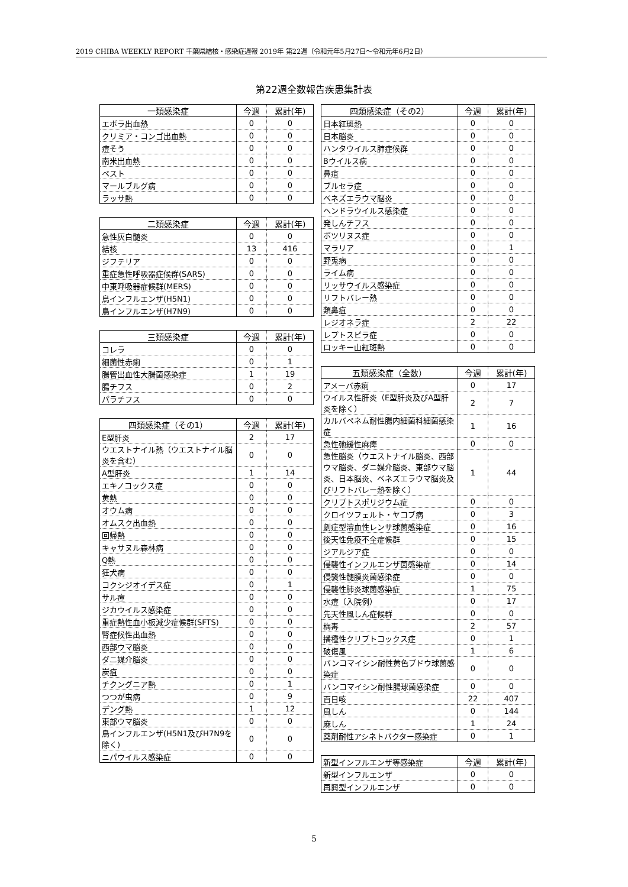2019 CHIBA WEEKLY REPORT 千葉県結核・感染症週報 2019年 第22週（令和元年5月27日～令和元年6月2日）
第22週全数報告疾患集計表
| 一類感染症 | 今週 | 累計(年) |
| --- | --- | --- |
| エボラ出血熱 | 0 | 0 |
| クリミア・コンゴ出血熱 | 0 | 0 |
| 痘そう | 0 | 0 |
| 南米出血熱 | 0 | 0 |
| ペスト | 0 | 0 |
| マールブルグ病 | 0 | 0 |
| ラッサ熱 | 0 | 0 |
| 二類感染症 | 今週 | 累計(年) |
| --- | --- | --- |
| 急性灰白髄炎 | 0 | 0 |
| 結核 | 13 | 416 |
| ジフテリア | 0 | 0 |
| 重症急性呼吸器症候群(SARS) | 0 | 0 |
| 中東呼吸器症候群(MERS) | 0 | 0 |
| 鳥インフルエンザ(H5N1) | 0 | 0 |
| 鳥インフルエンザ(H7N9) | 0 | 0 |
| 三類感染症 | 今週 | 累計(年) |
| --- | --- | --- |
| コレラ | 0 | 0 |
| 細菌性赤痢 | 0 | 1 |
| 腸管出血性大腸菌感染症 | 1 | 19 |
| 腸チフス | 0 | 2 |
| パラチフス | 0 | 0 |
| 四類感染症（その1） | 今週 | 累計(年) |
| --- | --- | --- |
| E型肝炎 | 2 | 17 |
| ウエストナイル熱（ウエストナイル脳炎を含む） | 0 | 0 |
| A型肝炎 | 1 | 14 |
| エキノコックス症 | 0 | 0 |
| 黄熱 | 0 | 0 |
| オウム病 | 0 | 0 |
| オムスク出血熱 | 0 | 0 |
| 回帰熱 | 0 | 0 |
| キャサヌル森林病 | 0 | 0 |
| Q熱 | 0 | 0 |
| 狂犬病 | 0 | 0 |
| コクシジオイデス症 | 0 | 1 |
| サル痘 | 0 | 0 |
| ジカウイルス感染症 | 0 | 0 |
| 重症熱性血小板減少症候群(SFTS) | 0 | 0 |
| 腎症候性出血熱 | 0 | 0 |
| 西部ウマ脳炎 | 0 | 0 |
| ダニ媒介脳炎 | 0 | 0 |
| 炭疽 | 0 | 0 |
| チクングニア熱 | 0 | 1 |
| つつが虫病 | 0 | 9 |
| デング熱 | 1 | 12 |
| 東部ウマ脳炎 | 0 | 0 |
| 鳥インフルエンザ(H5N1及びH7N9を除く) | 0 | 0 |
| ニパウイルス感染症 | 0 | 0 |
| 四類感染症（その2） | 今週 | 累計(年) |
| --- | --- | --- |
| 日本紅斑熱 | 0 | 0 |
| 日本脳炎 | 0 | 0 |
| ハンタウイルス肺症候群 | 0 | 0 |
| Bウイルス病 | 0 | 0 |
| 鼻疽 | 0 | 0 |
| ブルセラ症 | 0 | 0 |
| ベネズエラウマ脳炎 | 0 | 0 |
| ヘンドラウイルス感染症 | 0 | 0 |
| 発しんチフス | 0 | 0 |
| ボツリヌス症 | 0 | 0 |
| マラリア | 0 | 1 |
| 野兎病 | 0 | 0 |
| ライム病 | 0 | 0 |
| リッサウイルス感染症 | 0 | 0 |
| リフトバレー熱 | 0 | 0 |
| 類鼻疽 | 0 | 0 |
| レジオネラ症 | 2 | 22 |
| レプトスピラ症 | 0 | 0 |
| ロッキー山紅斑熱 | 0 | 0 |
| 五類感染症（全数） | 今週 | 累計(年) |
| --- | --- | --- |
| アメーバ赤痢 | 0 | 17 |
| ウイルス性肝炎（E型肝炎及びA型肝炎を除く） | 2 | 7 |
| カルバペネム耐性腸内細菌科細菌感染症 | 1 | 16 |
| 急性弛緩性麻痺 | 0 | 0 |
| 急性脳炎（ウエストナイル脳炎、西部ウマ脳炎、ダニ媒介脳炎、東部ウマ脳炎、日本脳炎、ベネズエラウマ脳炎及びリフトバレー熱を除く） | 1 | 44 |
| クリプトスポリジウム症 | 0 | 0 |
| クロイツフェルト・ヤコブ病 | 0 | 3 |
| 劇症型溶血性レンサ球菌感染症 | 0 | 16 |
| 後天性免疫不全症候群 | 0 | 15 |
| ジアルジア症 | 0 | 0 |
| 侵襲性インフルエンザ菌感染症 | 0 | 14 |
| 侵襲性髄膜炎菌感染症 | 0 | 0 |
| 侵襲性肺炎球菌感染症 | 1 | 75 |
| 水痘（入院例） | 0 | 17 |
| 先天性風しん症候群 | 0 | 0 |
| 梅毒 | 2 | 57 |
| 播種性クリプトコックス症 | 0 | 1 |
| 破傷風 | 1 | 6 |
| バンコマイシン耐性黄色ブドウ球菌感染症 | 0 | 0 |
| バンコマイシン耐性腸球菌感染症 | 0 | 0 |
| 百日咳 | 22 | 407 |
| 風しん | 0 | 144 |
| 麻しん | 1 | 24 |
| 薬剤耐性アシネトバクター感染症 | 0 | 1 |
| 新型インフルエンザ等感染症 | 今週 | 累計(年) |
| --- | --- | --- |
| 新型インフルエンザ | 0 | 0 |
| 再興型インフルエンザ | 0 | 0 |
5